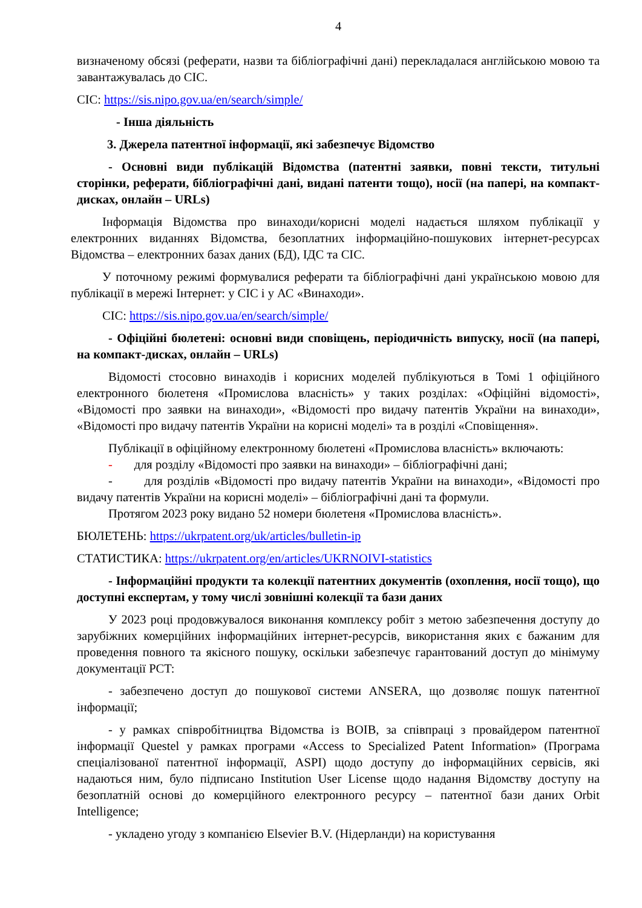4
визначеному обсязі (реферати, назви та бібліографічні дані) перекладалася англійською мовою та завантажувалась до СІС.
СІС: https://sis.nipo.gov.ua/en/search/simple/
- Інша діяльність
3. Джерела патентної інформації, які забезпечує Відомство
- Основні види публікацій Відомства (патентні заявки, повні тексти, титульні сторінки, реферати, бібліографічні дані, видані патенти тощо), носії (на папері, на компакт-дисках, онлайн – URLs)
Інформація Відомства про винаходи/корисні моделі надається шляхом публікації у електронних виданнях Відомства, безоплатних інформаційно-пошукових інтернет-ресурсах Відомства – електронних базах даних (БД), ІДС та СІС.
У поточному режимі формувалися реферати та бібліографічні дані українською мовою для публікації в мережі Інтернет: у СІС і у АС «Винаходи».
СІС: https://sis.nipo.gov.ua/en/search/simple/
- Офіційні бюлетені: основні види сповіщень, періодичність випуску, носії (на папері, на компакт-дисках, онлайн – URLs)
Відомості стосовно винаходів і корисних моделей публікуються в Томі 1 офіційного електронного бюлетеня «Промислова власність» у таких розділах: «Офіційні відомості», «Відомості про заявки на винаходи», «Відомості про видачу патентів України на винаходи», «Відомості про видачу патентів України на корисні моделі» та в розділі «Сповіщення».
Публікації в офіційному електронному бюлетені «Промислова власність» включають:
- для розділу «Відомості про заявки на винаходи» – бібліографічні дані;
- для розділів «Відомості про видачу патентів України на винаходи», «Відомості про видачу патентів України на корисні моделі» – бібліографічні дані та формули.
Протягом 2023 року видано 52 номери бюлетеня «Промислова власність».
БЮЛЕТЕНЬ: https://ukrpatent.org/uk/articles/bulletin-ip
СТАТИСТИКА: https://ukrpatent.org/en/articles/UKRNOIVI-statistics
- Інформаційні продукти та колекції патентних документів (охоплення, носії тощо), що доступні експертам, у тому числі зовнішні колекції та бази даних
У 2023 році продовжувалося виконання комплексу робіт з метою забезпечення доступу до зарубіжних комерційних інформаційних інтернет-ресурсів, використання яких є бажаним для проведення повного та якісного пошуку, оскільки забезпечує гарантований доступ до мінімуму документації PCT:
- забезпечено доступ до пошукової системи ANSERA, що дозволяє пошук патентної інформації;
- у рамках співробітництва Відомства із ВОІВ, за співпраці з провайдером патентної інформації Questel у рамках програми «Access to Specialized Patent Information» (Програма спеціалізованої патентної інформації, ASPI) щодо доступу до інформаційних сервісів, які надаються ним, було підписано Institution User License щодо надання Відомству доступу на безоплатній основі до комерційного електронного ресурсу – патентної бази даних Orbit Intelligence;
- укладено угоду з компанією Elsevier B.V. (Нідерланди) на користування